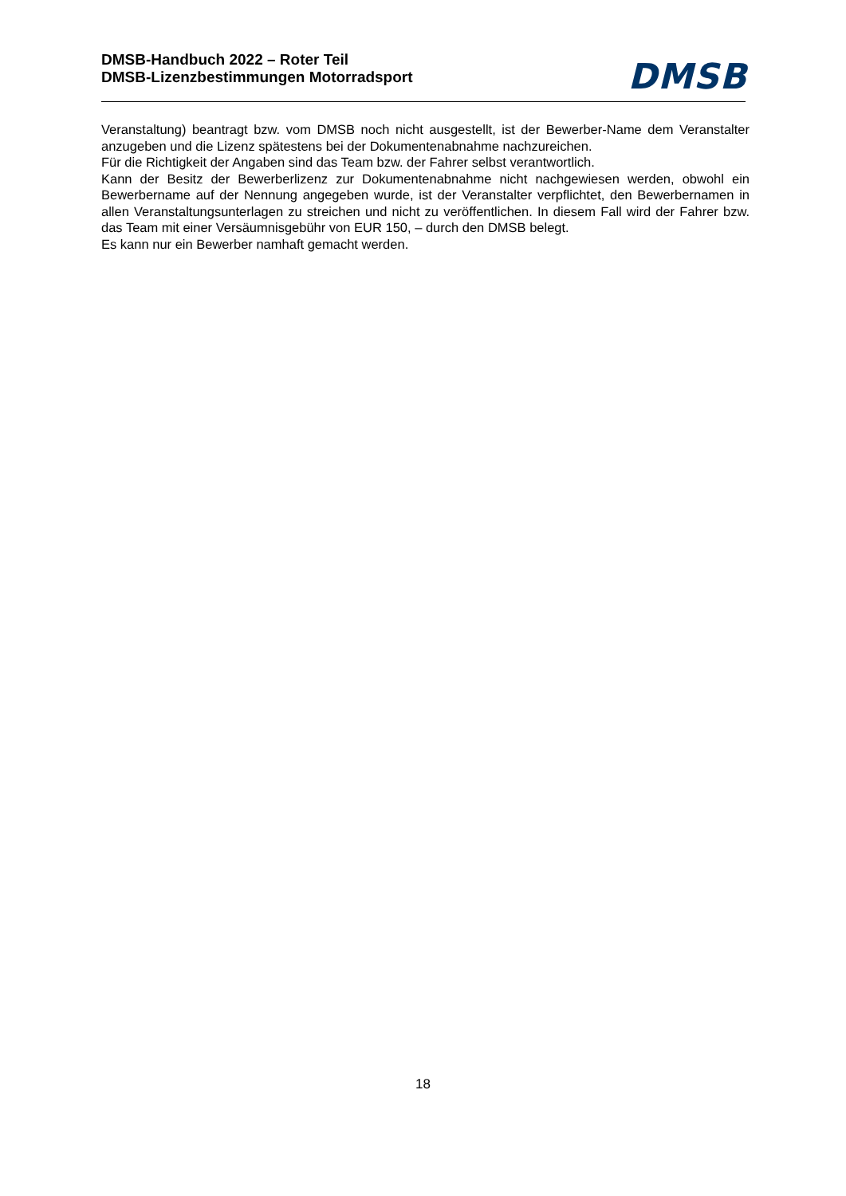DMSB-Handbuch 2022 – Roter Teil
DMSB-Lizenzbestimmungen Motorradsport
DMSB
Veranstaltung) beantragt bzw. vom DMSB noch nicht ausgestellt, ist der Bewerber-Name dem Veranstalter anzugeben und die Lizenz spätestens bei der Dokumentenabnahme nachzureichen.
Für die Richtigkeit der Angaben sind das Team bzw. der Fahrer selbst verantwortlich.
Kann der Besitz der Bewerberlizenz zur Dokumentenabnahme nicht nachgewiesen werden, obwohl ein Bewerbername auf der Nennung angegeben wurde, ist der Veranstalter verpflichtet, den Bewerbernamen in allen Veranstaltungsunterlagen zu streichen und nicht zu veröffentlichen. In diesem Fall wird der Fahrer bzw. das Team mit einer Versäumnisgebühr von EUR 150, – durch den DMSB belegt.
Es kann nur ein Bewerber namhaft gemacht werden.
18